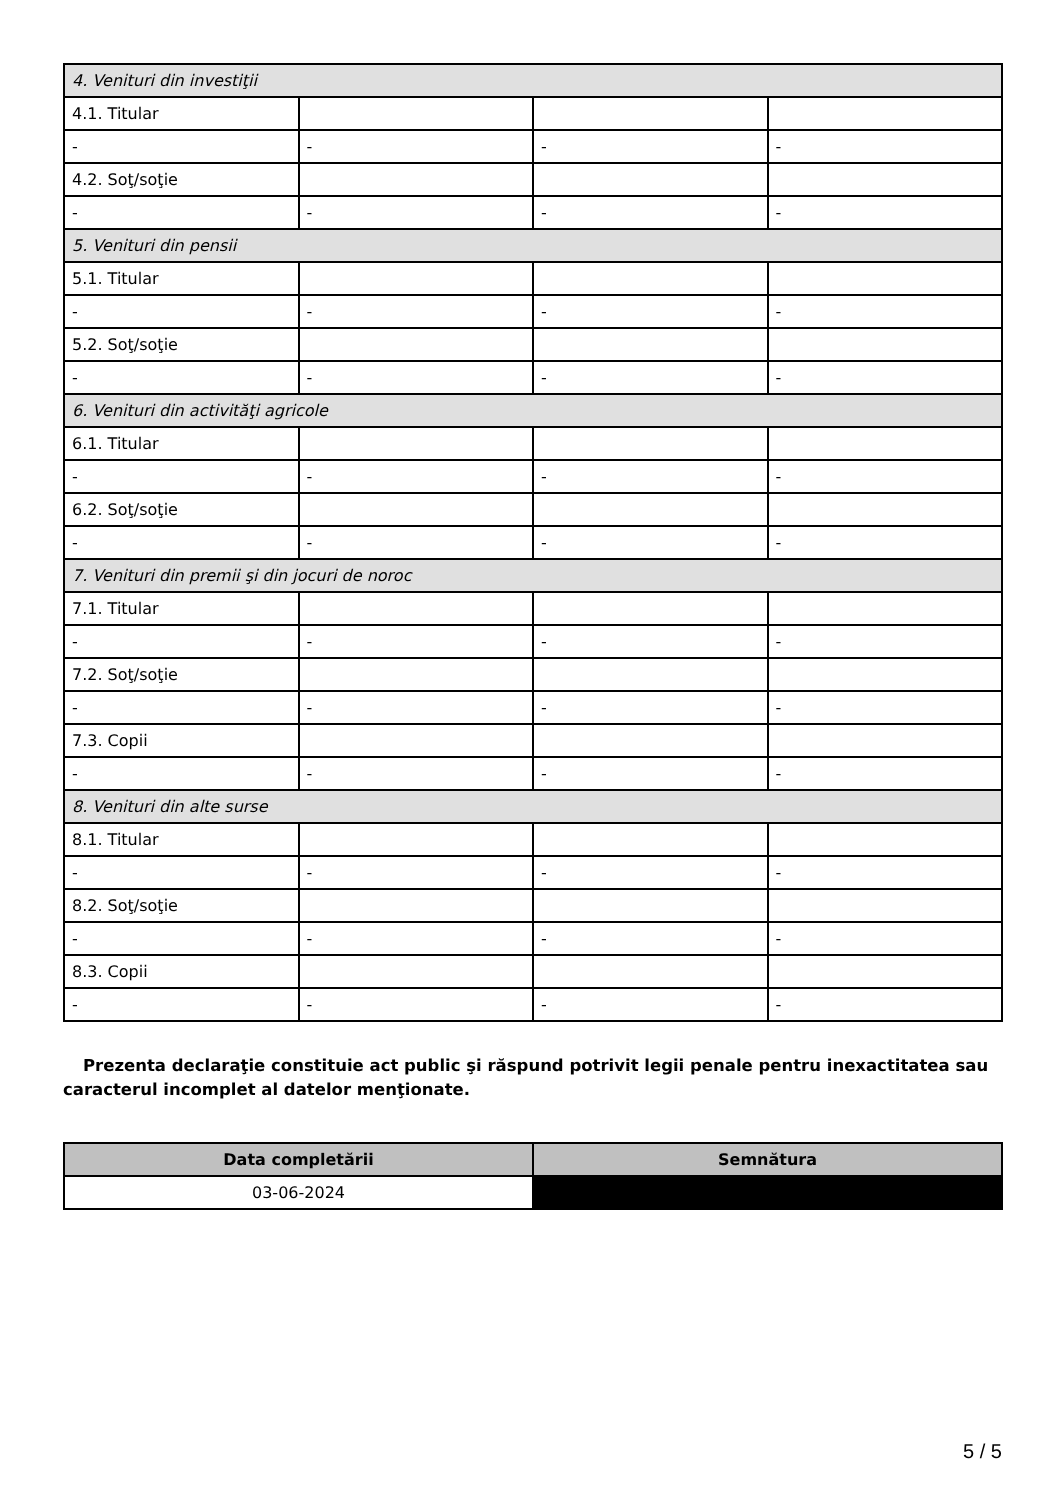| 4. Venituri din investiţii | | | |
| 4.1. Titular | | | |
| - | - | - | - |
| 4.2. Soţ/soţie | | | |
| - | - | - | - |
| 5. Venituri din pensii | | | |
| 5.1. Titular | | | |
| - | - | - | - |
| 5.2. Soţ/soţie | | | |
| - | - | - | - |
| 6. Venituri din activităţi agricole | | | |
| 6.1. Titular | | | |
| - | - | - | - |
| 6.2. Soţ/soţie | | | |
| - | - | - | - |
| 7. Venituri din premii şi din jocuri de noroc | | | |
| 7.1. Titular | | | |
| - | - | - | - |
| 7.2. Soţ/soţie | | | |
| - | - | - | - |
| 7.3. Copii | | | |
| - | - | - | - |
| 8. Venituri din alte surse | | | |
| 8.1. Titular | | | |
| - | - | - | - |
| 8.2. Soţ/soţie | | | |
| - | - | - | - |
| 8.3. Copii | | | |
| - | - | - | - |
Prezenta declaraţie constituie act public şi răspund potrivit legii penale pentru inexactitatea sau caracterul incomplet al datelor menţionate.
| Data completării | Semnătura |
| --- | --- |
| 03-06-2024 | |
5 / 5